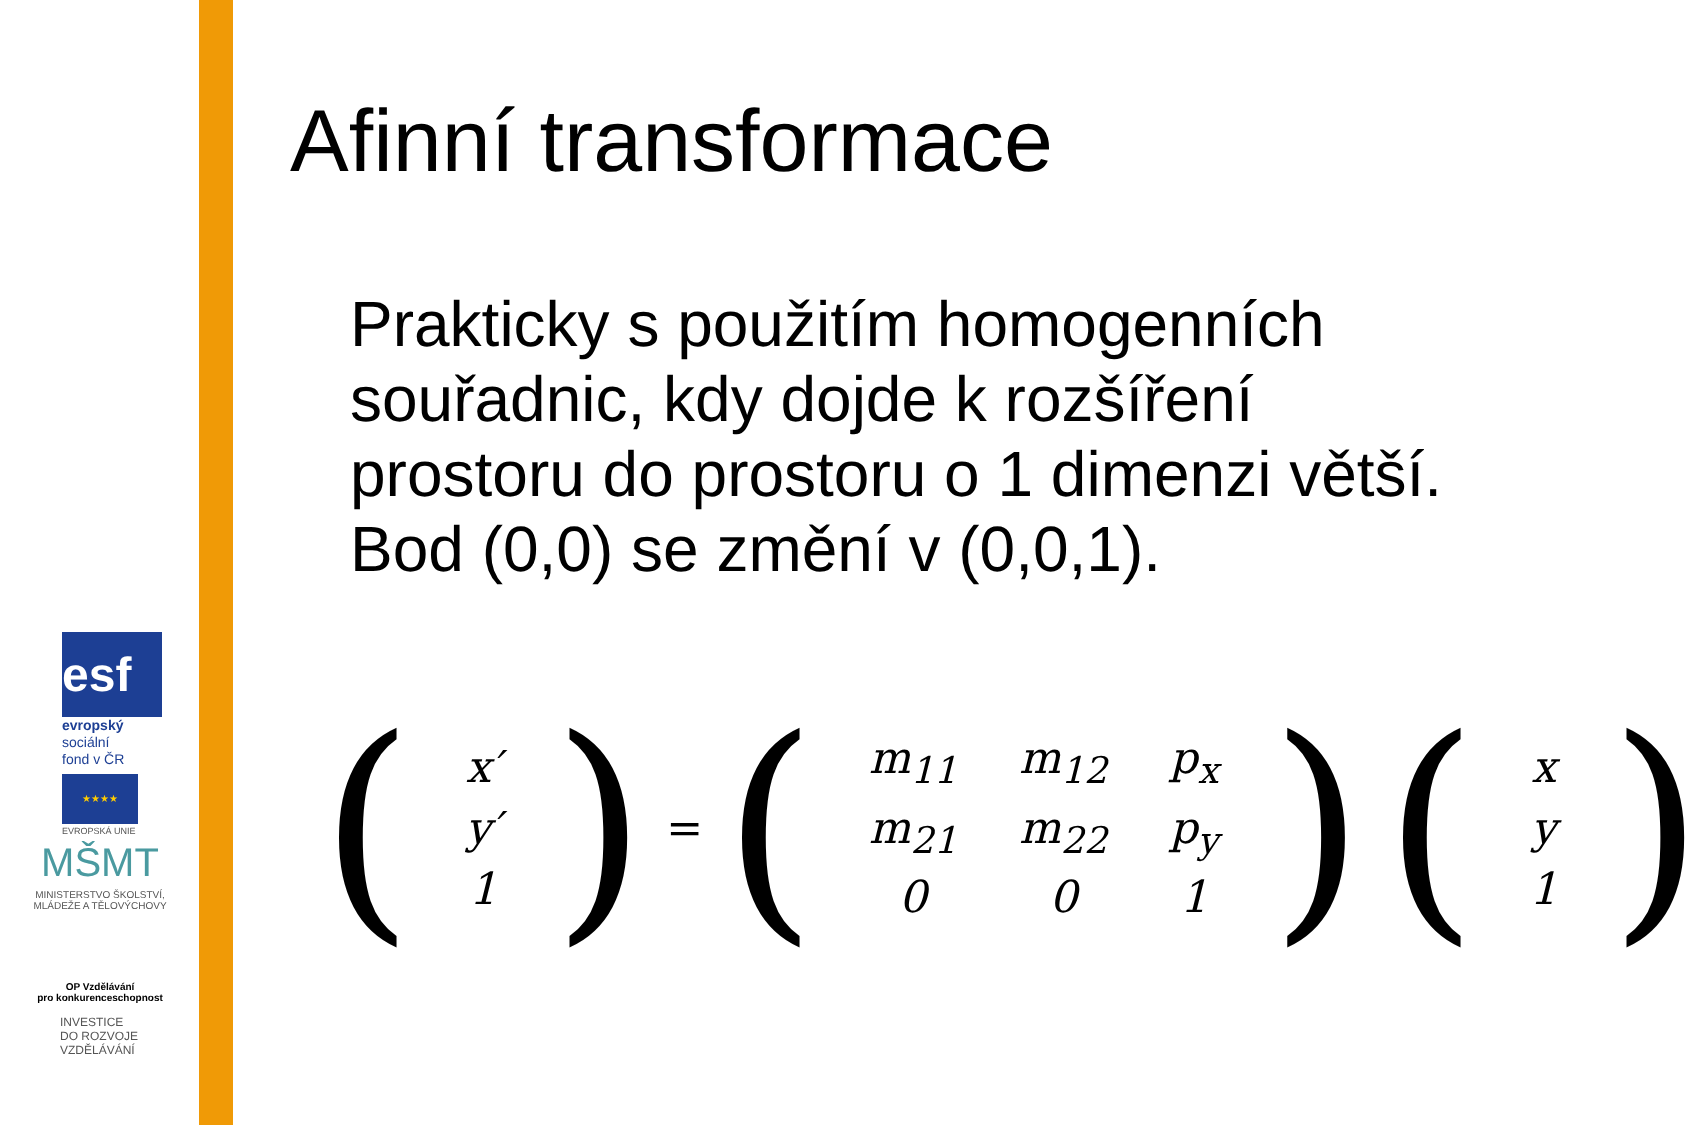esf
evropský
sociální
fond v ČR
★★★★
EVROPSKÁ UNIE
MŠMT
MINISTERSTVO ŠKOLSTVÍ,
MLÁDEŽE A TĚLOVÝCHOVY
OP Vzdělávání
pro konkurenceschopnost
INVESTICE
DO ROZVOJE
VZDĚLÁVÁNÍ
Afinní transformace
Prakticky s použitím homogenních souřadnic, kdy dojde k rozšíření prostoru do prostoru o 1 dimenzi větší. Bod (0,0) se změní v (0,0,1).
(
| x′ |
| y′ |
| 1 |
) = (
| m<sub>11</sub> | m<sub>12</sub> | p<sub>x</sub> |
| m<sub>21</sub> | m<sub>22</sub> | p<sub>y</sub> |
| 0 | 0 | 1 |
) (
| x |
| y |
| 1 |
)